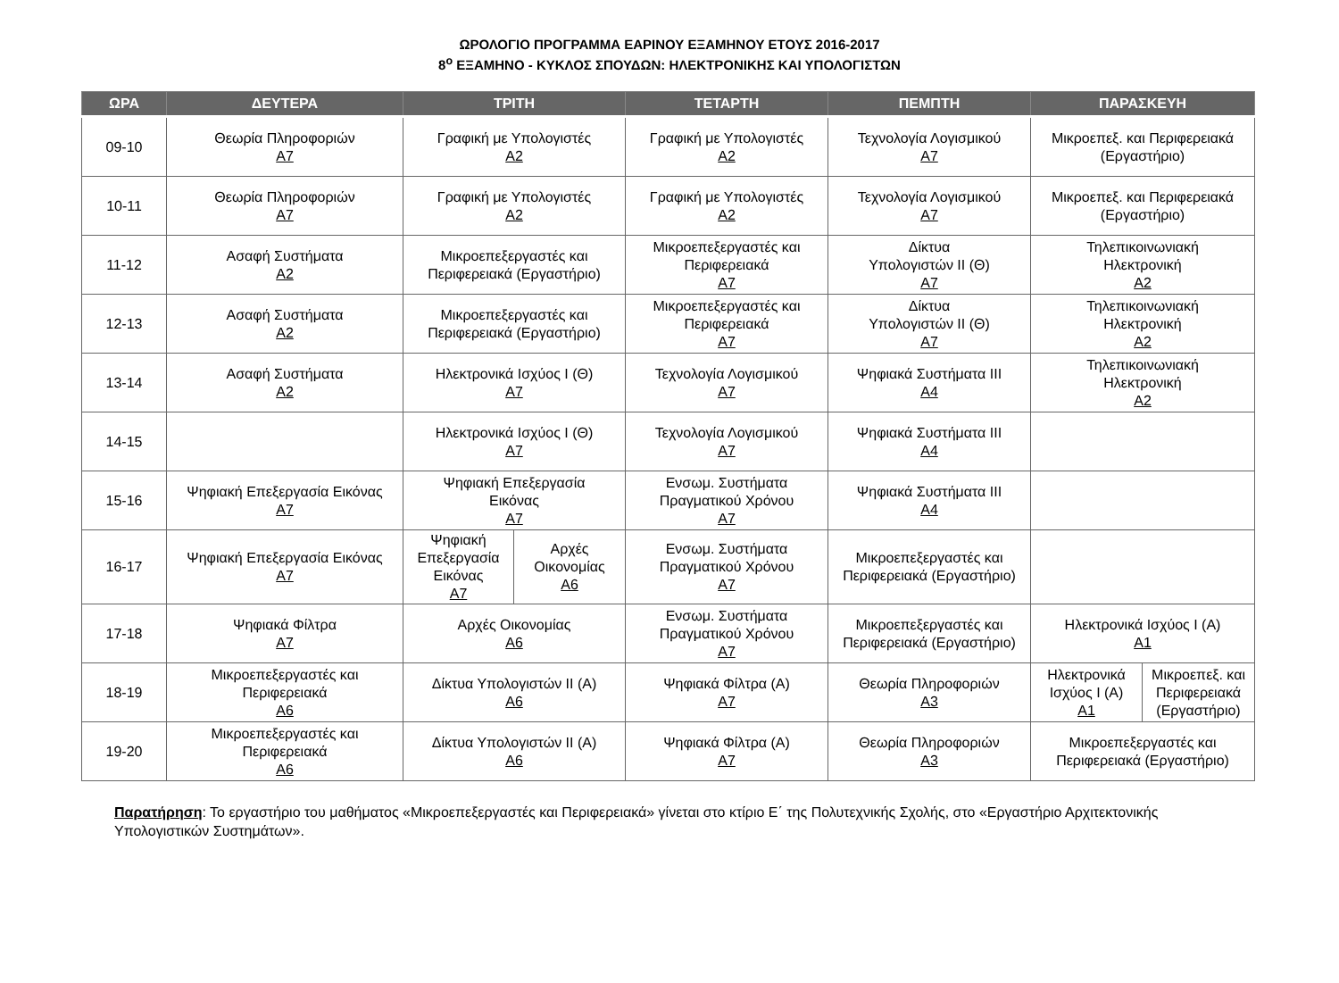ΩΡΟΛΟΓΙΟ ΠΡΟΓΡΑΜΜΑ ΕΑΡΙΝΟΥ ΕΞΑΜΗΝΟΥ ΕΤΟΥΣ 2016-2017
8<sup>ο</sup> ΕΞΑΜΗΝΟ - ΚΥΚΛΟΣ ΣΠΟΥΔΩΝ: ΗΛΕΚΤΡΟΝΙΚΗΣ ΚΑΙ ΥΠΟΛΟΓΙΣΤΩΝ
| ΩΡΑ | ΔΕΥΤΕΡΑ | ΤΡΙΤΗ | | ΤΕΤΑΡΤΗ | ΠΕΜΠΤΗ | ΠΑΡΑΣΚΕΥΗ | |
| --- | --- | --- | --- | --- | --- | --- | --- |
| 09-10 | Θεωρία Πληροφοριών Α7 | Γραφική με Υπολογιστές Α2 | | Γραφική με Υπολογιστές Α2 | Τεχνολογία Λογισμικού Α7 | Μικροεπεξ. και Περιφερειακά (Εργαστήριο) | |
| 10-11 | Θεωρία Πληροφοριών Α7 | Γραφική με Υπολογιστές Α2 | | Γραφική με Υπολογιστές Α2 | Τεχνολογία Λογισμικού Α7 | Μικροεπεξ. και Περιφερειακά (Εργαστήριο) | |
| 11-12 | Ασαφή Συστήματα Α2 | Μικροεπεξεργαστές και Περιφερειακά (Εργαστήριο) | | Μικροεπεξεργαστές και Περιφερειακά Α7 | Δίκτυα Υπολογιστών ΙΙ (Θ) Α7 | Τηλεπικοινωνιακή Ηλεκτρονική Α2 | |
| 12-13 | Ασαφή Συστήματα Α2 | Μικροεπεξεργαστές και Περιφερειακά (Εργαστήριο) | | Μικροεπεξεργαστές και Περιφερειακά Α7 | Δίκτυα Υπολογιστών ΙΙ (Θ) Α7 | Τηλεπικοινωνιακή Ηλεκτρονική Α2 | |
| 13-14 | Ασαφή Συστήματα Α2 | Ηλεκτρονικά Ισχύος Ι (Θ) Α7 | | Τεχνολογία Λογισμικού Α7 | Ψηφιακά Συστήματα ΙΙΙ Α4 | Τηλεπικοινωνιακή Ηλεκτρονική Α2 | |
| 14-15 | | Ηλεκτρονικά Ισχύος Ι (Θ) Α7 | | Τεχνολογία Λογισμικού Α7 | Ψηφιακά Συστήματα ΙΙΙ Α4 | | |
| 15-16 | Ψηφιακή Επεξεργασία Εικόνας Α7 | Ψηφιακή Επεξεργασία Εικόνας Α7 | | Ενσωμ. Συστήματα Πραγματικού Χρόνου Α7 | Ψηφιακά Συστήματα ΙΙΙ Α4 | | |
| 16-17 | Ψηφιακή Επεξεργασία Εικόνας Α7 | Ψηφιακή Επεξεργασία Εικόνας Α7 | Αρχές Οικονομίας Α6 | Ενσωμ. Συστήματα Πραγματικού Χρόνου Α7 | Μικροεπεξεργαστές και Περιφερειακά (Εργαστήριο) | | |
| 17-18 | Ψηφιακά Φίλτρα Α7 | Αρχές Οικονομίας Α6 | | Ενσωμ. Συστήματα Πραγματικού Χρόνου Α7 | Μικροεπεξεργαστές και Περιφερειακά (Εργαστήριο) | Ηλεκτρονικά Ισχύος Ι (Α) Α1 | |
| 18-19 | Μικροεπεξεργαστές και Περιφερειακά Α6 | Δίκτυα Υπολογιστών ΙΙ (Α) Α6 | | Ψηφιακά Φίλτρα (Α) Α7 | Θεωρία Πληροφοριών Α3 | Ηλεκτρονικά Ισχύος Ι (Α) Α1 | Μικροεπεξ. και Περιφερειακά (Εργαστήριο) |
| 19-20 | Μικροεπεξεργαστές και Περιφερειακά Α6 | Δίκτυα Υπολογιστών ΙΙ (Α) Α6 | | Ψηφιακά Φίλτρα (Α) Α7 | Θεωρία Πληροφοριών Α3 | Μικροεπεξεργαστές και Περιφερειακά (Εργαστήριο) | |
Παρατήρηση: Το εργαστήριο του μαθήματος «Μικροεπεξεργαστές και Περιφερειακά» γίνεται στο κτίριο Ε΄ της Πολυτεχνικής Σχολής, στο «Εργαστήριο Αρχιτεκτονικής Υπολογιστικών Συστημάτων».